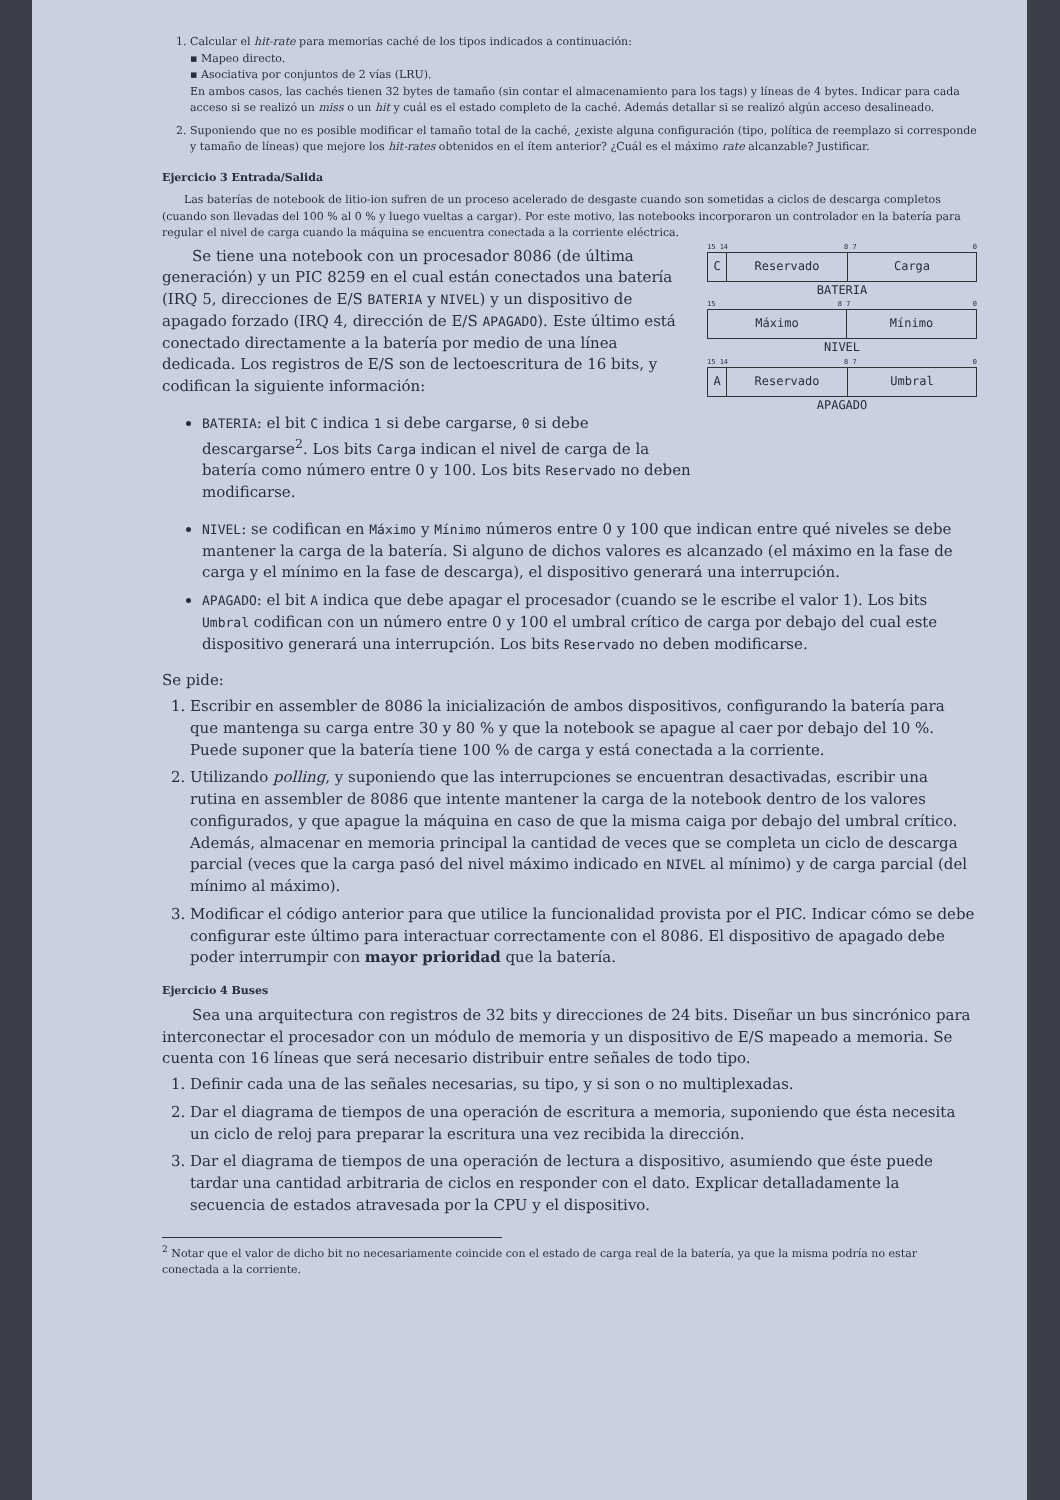1. Calcular el hit-rate para memorias caché de los tipos indicados a continuación:
▪ Mapeo directo.
▪ Asociativa por conjuntos de 2 vías (LRU).
En ambos casos, las cachés tienen 32 bytes de tamaño (sin contar el almacenamiento para los tags) y líneas de 4 bytes. Indicar para cada acceso si se realizó un miss o un hit y cuál es el estado completo de la caché. Además detallar si se realizó algún acceso desalineado.
2. Suponiendo que no es posible modificar el tamaño total de la caché, ¿existe alguna configuración (tipo, política de reemplazo si corresponde y tamaño de líneas) que mejore los hit-rates obtenidos en el ítem anterior? ¿Cuál es el máximo rate alcanzable? Justificar.
Ejercicio 3 Entrada/Salida
Las baterías de notebook de litio-ion sufren de un proceso acelerado de desgaste cuando son sometidas a ciclos de descarga completos (cuando son llevadas del 100 % al 0 % y luego vueltas a cargar). Por este motivo, las notebooks incorporaron un controlador en la batería para regular el nivel de carga cuando la máquina se encuentra conectada a la corriente eléctrica.
Se tiene una notebook con un procesador 8086 (de última generación) y un PIC 8259 en el cual están conectados una batería (IRQ 5, direcciones de E/S BATERIA y NIVEL) y un dispositivo de apagado forzado (IRQ 4, dirección de E/S APAGADO). Este último está conectado directamente a la batería por medio de una línea dedicada. Los registros de E/S son de lectoescritura de 16 bits, y codifican la siguiente información:
BATERIA: el bit C indica 1 si debe cargarse, 0 si debe descargarse<sup>2</sup>. Los bits Carga indican el nivel de carga de la batería como número entre 0 y 100. Los bits Reservado no deben modificarse.
15 14 8 7 0
C Reservado Carga
BATERIA
15 8 7 0
Máximo Mínimo
NIVEL
15 14 8 7 0
A Reservado Umbral
APAGADO
NIVEL: se codifican en Máximo y Mínimo números entre 0 y 100 que indican entre qué niveles se debe mantener la carga de la batería. Si alguno de dichos valores es alcanzado (el máximo en la fase de carga y el mínimo en la fase de descarga), el dispositivo generará una interrupción.
APAGADO: el bit A indica que debe apagar el procesador (cuando se le escribe el valor 1). Los bits Umbral codifican con un número entre 0 y 100 el umbral crítico de carga por debajo del cual este dispositivo generará una interrupción. Los bits Reservado no deben modificarse.
Se pide:
1. Escribir en assembler de 8086 la inicialización de ambos dispositivos, configurando la batería para que mantenga su carga entre 30 y 80 % y que la notebook se apague al caer por debajo del 10 %. Puede suponer que la batería tiene 100 % de carga y está conectada a la corriente.
2. Utilizando polling, y suponiendo que las interrupciones se encuentran desactivadas, escribir una rutina en assembler de 8086 que intente mantener la carga de la notebook dentro de los valores configurados, y que apague la máquina en caso de que la misma caiga por debajo del umbral crítico. Además, almacenar en memoria principal la cantidad de veces que se completa un ciclo de descarga parcial (veces que la carga pasó del nivel máximo indicado en NIVEL al mínimo) y de carga parcial (del mínimo al máximo).
3. Modificar el código anterior para que utilice la funcionalidad provista por el PIC. Indicar cómo se debe configurar este último para interactuar correctamente con el 8086. El dispositivo de apagado debe poder interrumpir con mayor prioridad que la batería.
Ejercicio 4 Buses
Sea una arquitectura con registros de 32 bits y direcciones de 24 bits. Diseñar un bus sincrónico para interconectar el procesador con un módulo de memoria y un dispositivo de E/S mapeado a memoria. Se cuenta con 16 líneas que será necesario distribuir entre señales de todo tipo.
1. Definir cada una de las señales necesarias, su tipo, y si son o no multiplexadas.
2. Dar el diagrama de tiempos de una operación de escritura a memoria, suponiendo que ésta necesita un ciclo de reloj para preparar la escritura una vez recibida la dirección.
3. Dar el diagrama de tiempos de una operación de lectura a dispositivo, asumiendo que éste puede tardar una cantidad arbitraria de ciclos en responder con el dato. Explicar detalladamente la secuencia de estados atravesada por la CPU y el dispositivo.
<sup>2</sup> Notar que el valor de dicho bit no necesariamente coincide con el estado de carga real de la batería, ya que la misma podría no estar conectada a la corriente.